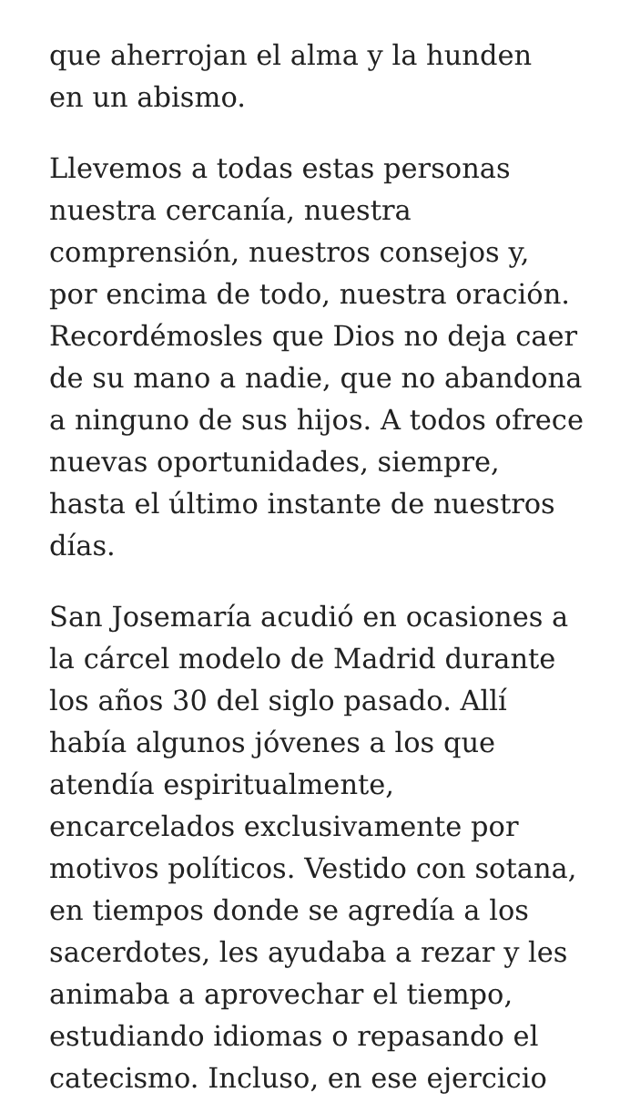que aherrojan el alma y la hunden
en un abismo.
Llevemos a todas estas personas nuestra cercanía, nuestra comprensión, nuestros consejos y, por encima de todo, nuestra oración. Recordémosles que Dios no deja caer de su mano a nadie, que no abandona a ninguno de sus hijos. A todos ofrece nuevas oportunidades, siempre, hasta el último instante de nuestros días.
San Josemaría acudió en ocasiones a la cárcel modelo de Madrid durante los años 30 del siglo pasado. Allí había algunos jóvenes a los que atendía espiritualmente, encarcelados exclusivamente por motivos políticos. Vestido con sotana, en tiempos donde se agredía a los sacerdotes, les ayudaba a rezar y les animaba a aprovechar el tiempo, estudiando idiomas o repasando el catecismo. Incluso, en ese ejercicio